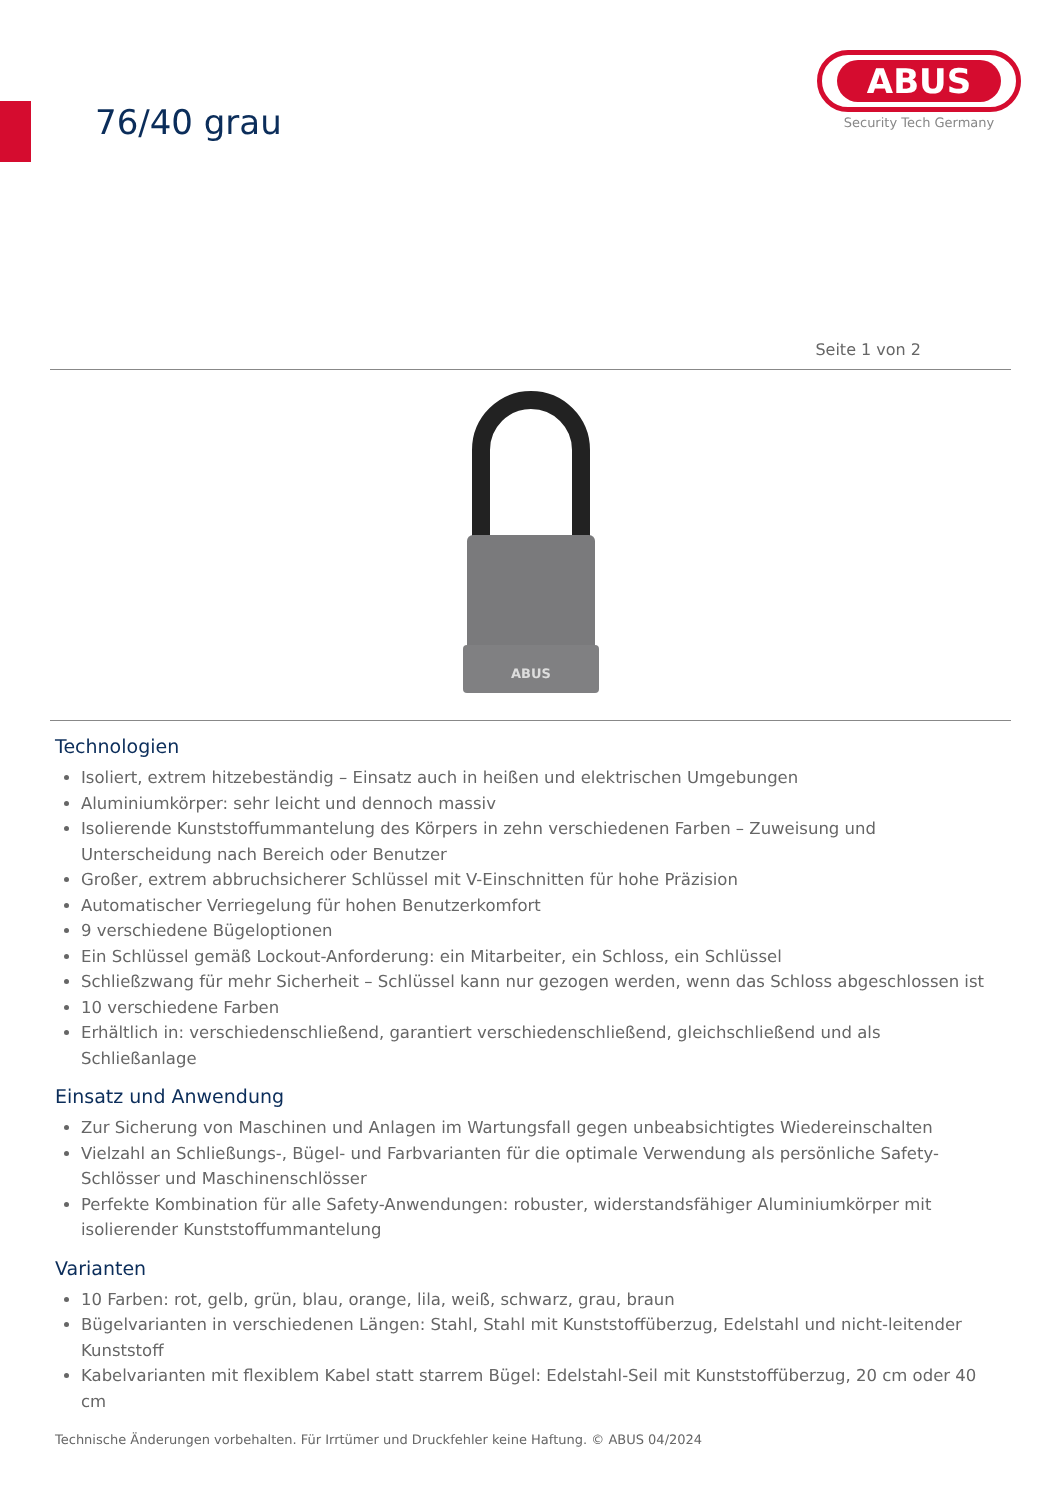76/40 grau
ABUS
Security Tech Germany
Seite 1 von 2
ABUS
Technologien
Isoliert, extrem hitzebeständig – Einsatz auch in heißen und elektrischen Umgebungen
Aluminiumkörper: sehr leicht und dennoch massiv
Isolierende Kunststoffummantelung des Körpers in zehn verschiedenen Farben – Zuweisung und Unterscheidung nach Bereich oder Benutzer
Großer, extrem abbruchsicherer Schlüssel mit V-Einschnitten für hohe Präzision
Automatischer Verriegelung für hohen Benutzerkomfort
9 verschiedene Bügeloptionen
Ein Schlüssel gemäß Lockout-Anforderung: ein Mitarbeiter, ein Schloss, ein Schlüssel
Schließzwang für mehr Sicherheit – Schlüssel kann nur gezogen werden, wenn das Schloss abgeschlossen ist
10 verschiedene Farben
Erhältlich in: verschiedenschließend, garantiert verschiedenschließend, gleichschließend und als Schließanlage
Einsatz und Anwendung
Zur Sicherung von Maschinen und Anlagen im Wartungsfall gegen unbeabsichtigtes Wiedereinschalten
Vielzahl an Schließungs-, Bügel- und Farbvarianten für die optimale Verwendung als persönliche Safety-Schlösser und Maschinenschlösser
Perfekte Kombination für alle Safety-Anwendungen: robuster, widerstandsfähiger Aluminiumkörper mit isolierender Kunststoffummantelung
Varianten
10 Farben: rot, gelb, grün, blau, orange, lila, weiß, schwarz, grau, braun
Bügelvarianten in verschiedenen Längen: Stahl, Stahl mit Kunststoffüberzug, Edelstahl und nicht-leitender Kunststoff
Kabelvarianten mit flexiblem Kabel statt starrem Bügel: Edelstahl-Seil mit Kunststoffüberzug, 20 cm oder 40 cm
Technische Änderungen vorbehalten. Für Irrtümer und Druckfehler keine Haftung. © ABUS 04/2024